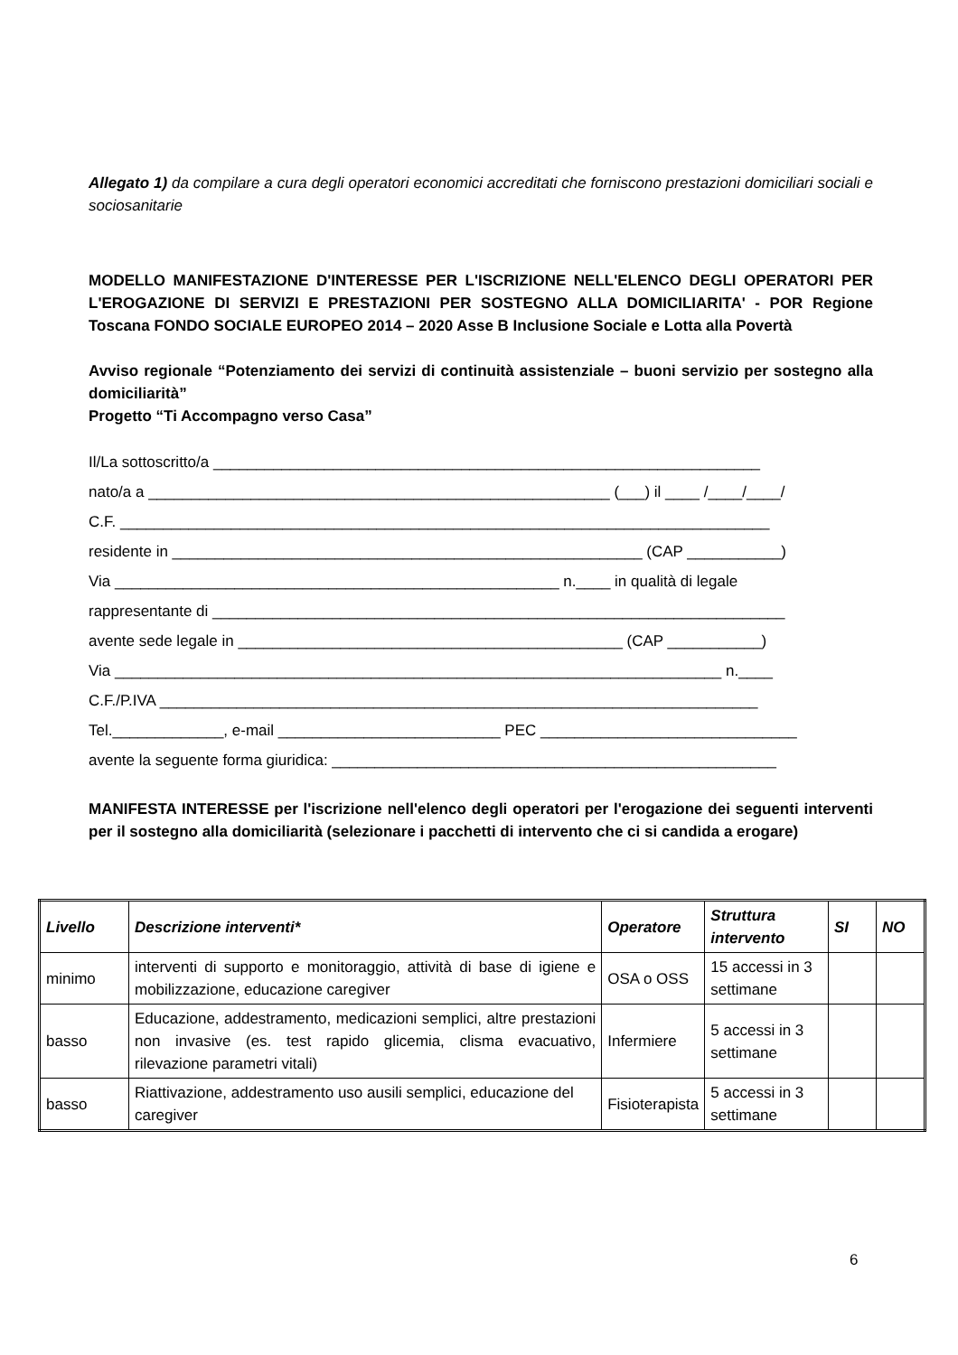Allegato 1) da compilare a cura degli operatori economici accreditati che forniscono prestazioni domiciliari sociali e sociosanitarie
MODELLO MANIFESTAZIONE D'INTERESSE PER L'ISCRIZIONE NELL'ELENCO DEGLI OPERATORI PER L'EROGAZIONE DI SERVIZI E PRESTAZIONI PER SOSTEGNO ALLA DOMICILIARITA' - POR Regione Toscana FONDO SOCIALE EUROPEO 2014 – 2020 Asse B Inclusione Sociale e Lotta alla Povertà
Avviso regionale “Potenziamento dei servizi di continuità assistenziale – buoni servizio per sostegno alla domiciliarità”
Progetto “Ti Accompagno verso Casa”
Il/La sottoscritto/a ________________________________________________________________
nato/a a ______________________________________________________ (___) il ____ /____/____/
C.F. ____________________________________________________________________________
residente in _______________________________________________________ (CAP ___________)
Via ____________________________________________________ n.____ in qualità di legale
rappresentante di ___________________________________________________________________
avente sede legale in _____________________________________________ (CAP ___________)
Via _______________________________________________________________________ n.____
C.F./P.IVA ______________________________________________________________________
Tel._____________, e-mail __________________________ PEC ______________________________
avente la seguente forma giuridica: ____________________________________________________
MANIFESTA INTERESSE per l'iscrizione nell'elenco degli operatori per l'erogazione dei seguenti interventi per il sostegno alla domiciliarità (selezionare i pacchetti di intervento che ci si candida a erogare)
| Livello | Descrizione interventi* | Operatore | Struttura intervento | SI | NO |
| --- | --- | --- | --- | --- | --- |
| minimo | interventi di supporto e monitoraggio, attività di base di igiene e mobilizzazione, educazione caregiver | OSA o OSS | 15 accessi in 3 settimane | | |
| basso | Educazione, addestramento, medicazioni semplici, altre prestazioni non invasive (es. test rapido glicemia, clisma evacuativo, rilevazione parametri vitali) | Infermiere | 5 accessi in 3 settimane | | |
| basso | Riattivazione, addestramento uso ausili semplici, educazione del caregiver | Fisioterapista | 5 accessi in 3 settimane | | |
6